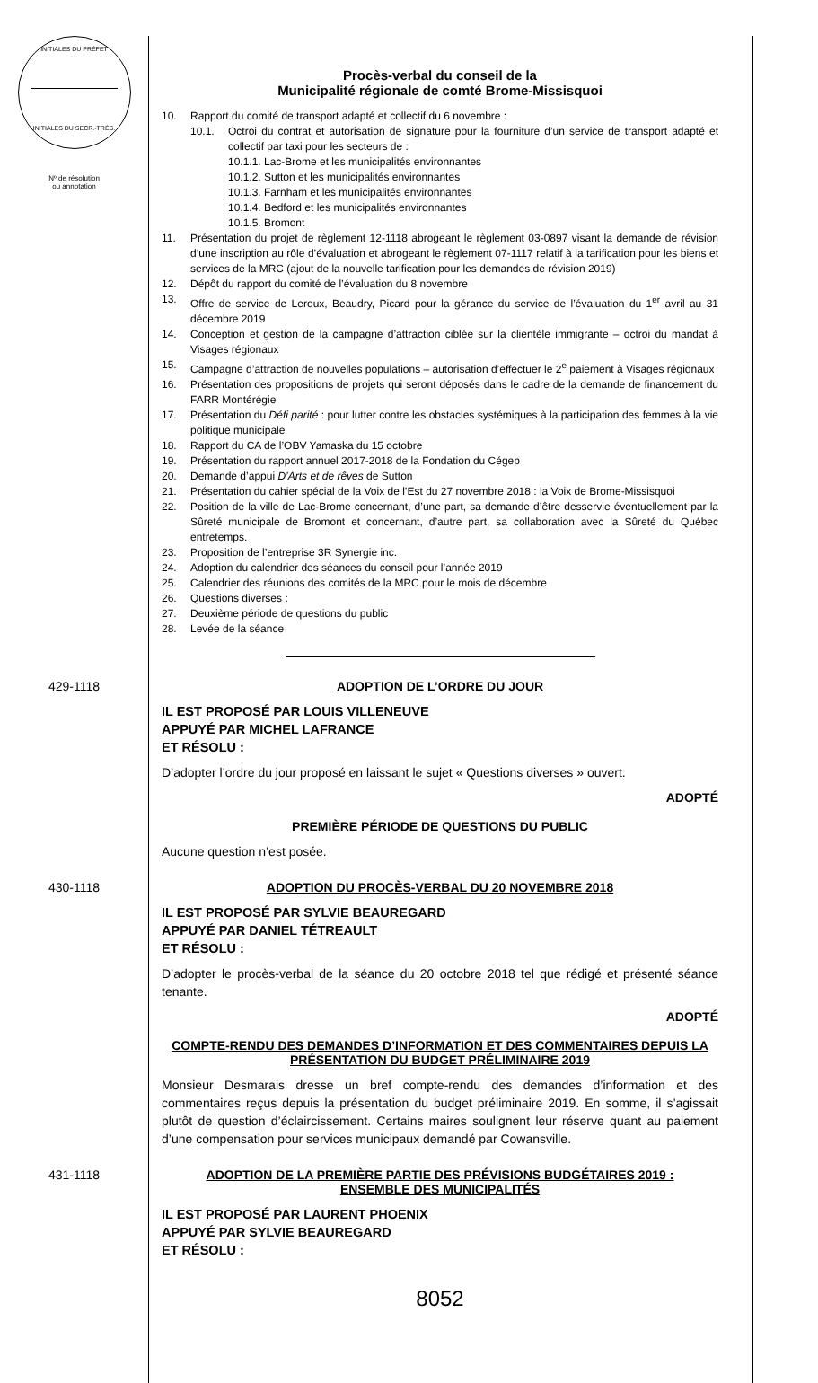INITIALES DU PRÉFET
INITIALES DU SECR.-TRÉS.
Nº de résolution
ou annotation
Procès-verbal du conseil de la
Municipalité régionale de comté Brome-Missisquoi
10. Rapport du comité de transport adapté et collectif du 6 novembre :
10.1. Octroi du contrat et autorisation de signature pour la fourniture d’un service de transport adapté et collectif par taxi pour les secteurs de :
10.1.1. Lac-Brome et les municipalités environnantes
10.1.2. Sutton et les municipalités environnantes
10.1.3. Farnham et les municipalités environnantes
10.1.4. Bedford et les municipalités environnantes
10.1.5. Bromont
11. Présentation du projet de règlement 12-1118 abrogeant le règlement 03-0897 visant la demande de révision d’une inscription au rôle d’évaluation et abrogeant le règlement 07-1117 relatif à la tarification pour les biens et services de la MRC (ajout de la nouvelle tarification pour les demandes de révision 2019)
12. Dépôt du rapport du comité de l’évaluation du 8 novembre
13. Offre de service de Leroux, Beaudry, Picard pour la gérance du service de l’évaluation du 1<sup>er</sup> avril au 31 décembre 2019
14. Conception et gestion de la campagne d’attraction ciblée sur la clientèle immigrante – octroi du mandat à Visages régionaux
15. Campagne d’attraction de nouvelles populations – autorisation d’effectuer le 2<sup>e</sup> paiement à Visages régionaux
16. Présentation des propositions de projets qui seront déposés dans le cadre de la demande de financement du FARR Montérégie
17. Présentation du Défi parité : pour lutter contre les obstacles systémiques à la participation des femmes à la vie politique municipale
18. Rapport du CA de l’OBV Yamaska du 15 octobre
19. Présentation du rapport annuel 2017-2018 de la Fondation du Cégep
20. Demande d’appui D’Arts et de rêves de Sutton
21. Présentation du cahier spécial de la Voix de l’Est du 27 novembre 2018 : la Voix de Brome-Missisquoi
22. Position de la ville de Lac-Brome concernant, d’une part, sa demande d’être desservie éventuellement par la Sûreté municipale de Bromont et concernant, d’autre part, sa collaboration avec la Sûreté du Québec entretemps.
23. Proposition de l’entreprise 3R Synergie inc.
24. Adoption du calendrier des séances du conseil pour l’année 2019
25. Calendrier des réunions des comités de la MRC pour le mois de décembre
26. Questions diverses :
27. Deuxième période de questions du public
28. Levée de la séance
429-1118 ADOPTION DE L’ORDRE DU JOUR
IL EST PROPOSÉ PAR LOUIS VILLENEUVE
APPUYÉ PAR MICHEL LAFRANCE
ET RÉSOLU :
D’adopter l’ordre du jour proposé en laissant le sujet « Questions diverses » ouvert.
ADOPTÉ
PREMIÈRE PÉRIODE DE QUESTIONS DU PUBLIC
Aucune question n’est posée.
430-1118 ADOPTION DU PROCÈS-VERBAL DU 20 NOVEMBRE 2018
IL EST PROPOSÉ PAR SYLVIE BEAUREGARD
APPUYÉ PAR DANIEL TÉTREAULT
ET RÉSOLU :
D’adopter le procès-verbal de la séance du 20 octobre 2018 tel que rédigé et présenté séance tenante.
ADOPTÉ
COMPTE-RENDU DES DEMANDES D’INFORMATION ET DES COMMENTAIRES DEPUIS LA PRÉSENTATION DU BUDGET PRÉLIMINAIRE 2019
Monsieur Desmarais dresse un bref compte-rendu des demandes d’information et des commentaires reçus depuis la présentation du budget préliminaire 2019. En somme, il s’agissait plutôt de question d’éclaircissement. Certains maires soulignent leur réserve quant au paiement d’une compensation pour services municipaux demandé par Cowansville.
431-1118 ADOPTION DE LA PREMIÈRE PARTIE DES PRÉVISIONS BUDGÉTAIRES 2019 :
ENSEMBLE DES MUNICIPALITÉS
IL EST PROPOSÉ PAR LAURENT PHOENIX
APPUYÉ PAR SYLVIE BEAUREGARD
ET RÉSOLU :
8052